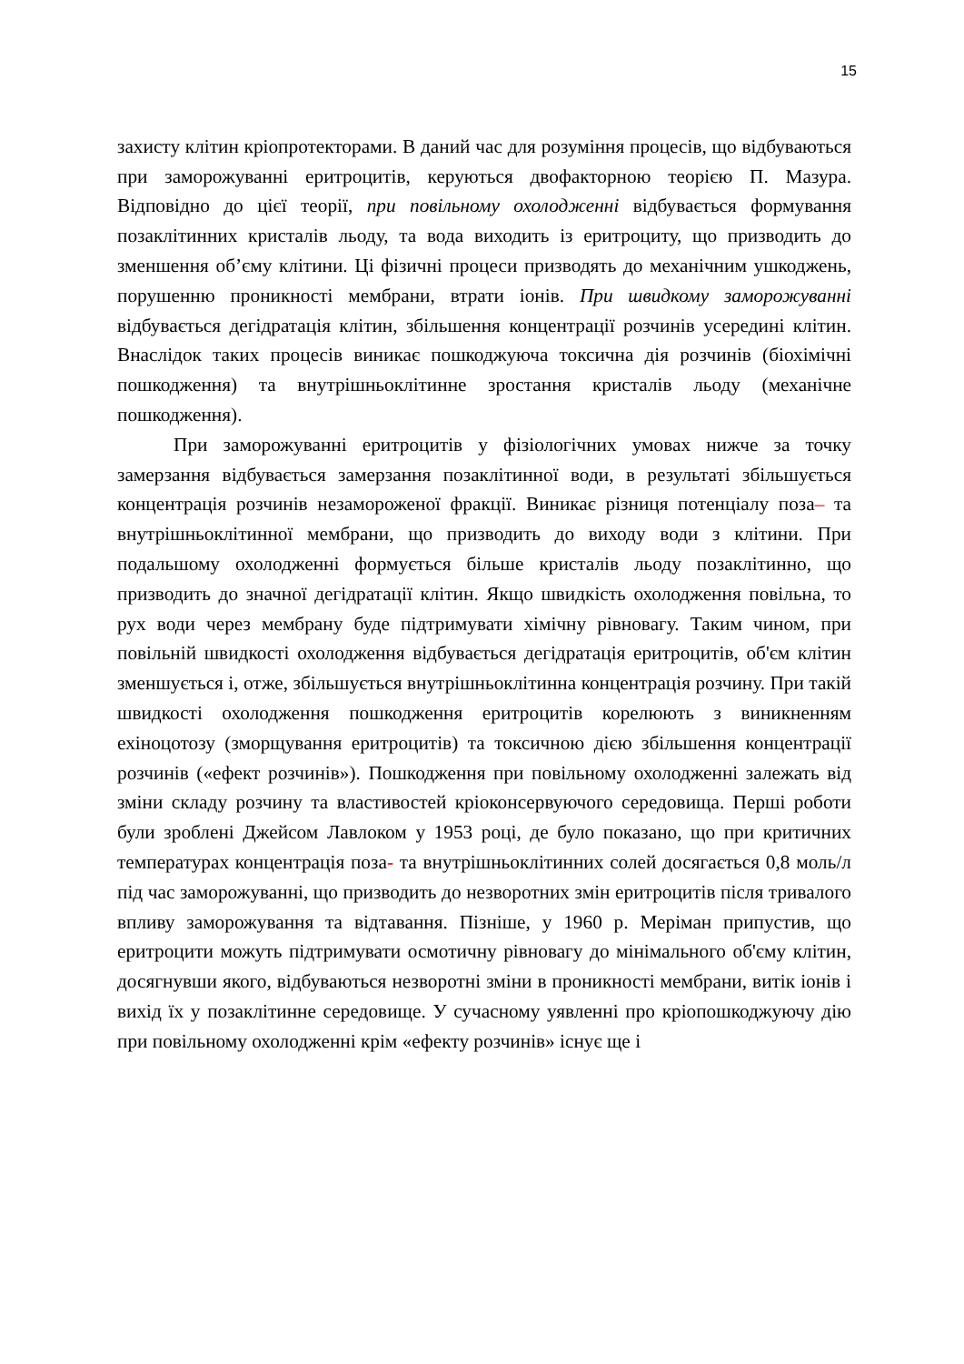15
захисту клітин кріопротекторами. В даний час для розуміння процесів, що відбуваються при заморожуванні еритроцитів, керуються двофакторною теорією П. Мазура. Відповідно до цієї теорії, при повільному охолодженні відбувається формування позаклітинних кристалів льоду, та вода виходить із еритроциту, що призводить до зменшення об’єму клітини. Ці фізичні процеси призводять до механічним ушкоджень, порушенню проникності мембрани, втрати іонів. При швидкому заморожуванні відбувається дегідратація клітин, збільшення концентрації розчинів усередині клітин. Внаслідок таких процесів виникає пошкоджуюча токсична дія розчинів (біохімічні пошкодження) та внутрішньоклітинне зростання кристалів льоду (механічне пошкодження).
При заморожуванні еритроцитів у фізіологічних умовах нижче за точку замерзання відбувається замерзання позаклітинної води, в результаті збільшується концентрація розчинів незамороженої фракції. Виникає різниця потенціалу поза– та внутрішньоклітинної мембрани, що призводить до виходу води з клітини. При подальшому охолодженні формується більше кристалів льоду позаклітинно, що призводить до значної дегідратації клітин. Якщо швидкість охолодження повільна, то рух води через мембрану буде підтримувати хімічну рівновагу. Таким чином, при повільній швидкості охолодження відбувається дегідратація еритроцитів, об'єм клітин зменшується і, отже, збільшується внутрішньоклітинна концентрація розчину. При такій швидкості охолодження пошкодження еритроцитів корелюють з виникненням ехіноцотозу (зморщування еритроцитів) та токсичною дією збільшення концентрації розчинів («ефект розчинів»). Пошкодження при повільному охолодженні залежать від зміни складу розчину та властивостей кріоконсервуючого середовища. Перші роботи були зроблені Джейсом Лавлоком у 1953 році, де було показано, що при критичних температурах концентрація поза- та внутрішньоклітинних солей досягається 0,8 моль/л під час заморожуванні, що призводить до незворотних змін еритроцитів після тривалого впливу заморожування та відтавання. Пізніше, у 1960 р. Меріман припустив, що еритроцити можуть підтримувати осмотичну рівновагу до мінімального об'єму клітин, досягнувши якого, відбуваються незворотні зміни в проникності мембрани, витік іонів і вихід їх у позаклітинне середовище. У сучасному уявленні про кріопошкоджуючу дію при повільному охолодженні крім «ефекту розчинів» існує ще і